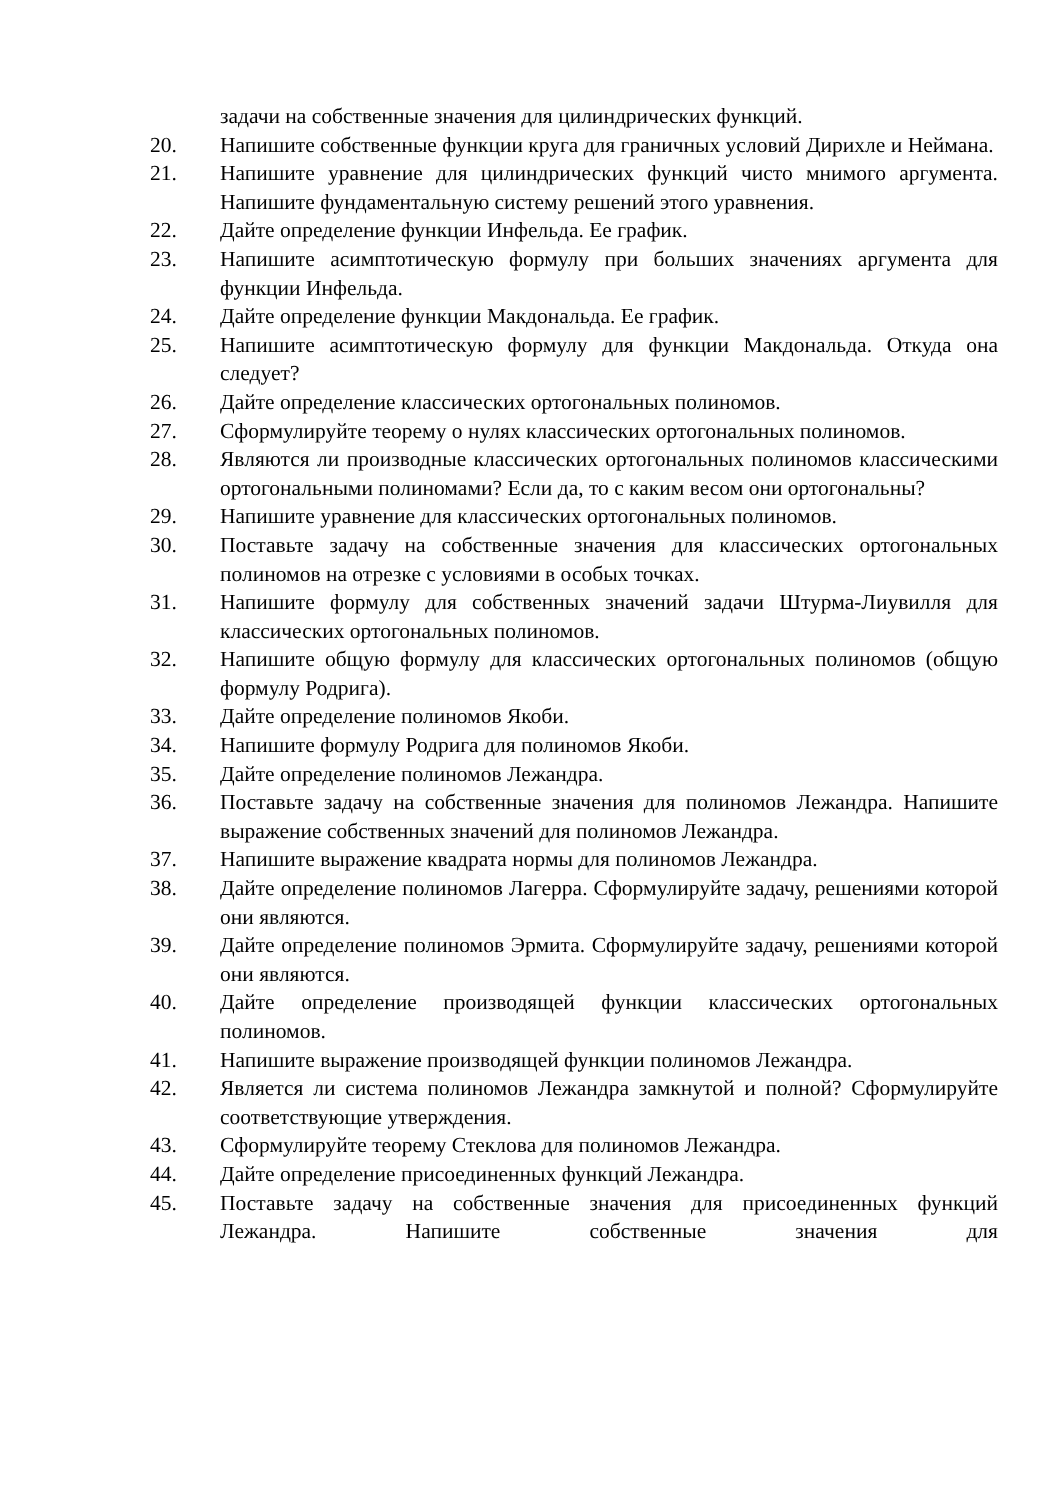задачи на собственные значения для цилиндрических функций.
20. Напишите собственные функции круга для граничных условий Дирихле и Неймана.
21. Напишите уравнение для цилиндрических функций чисто мнимого аргумента. Напишите фундаментальную систему решений этого уравнения.
22. Дайте определение функции Инфельда. Ее график.
23. Напишите асимптотическую формулу при больших значениях аргумента для функции Инфельда.
24. Дайте определение функции Макдональда. Ее график.
25. Напишите асимптотическую формулу для функции Макдональда. Откуда она следует?
26. Дайте определение классических ортогональных полиномов.
27. Сформулируйте теорему о нулях классических ортогональных полиномов.
28. Являются ли производные классических ортогональных полиномов классическими ортогональными полиномами? Если да, то с каким весом они ортогональны?
29. Напишите уравнение для классических ортогональных полиномов.
30. Поставьте задачу на собственные значения для классических ортогональных полиномов на отрезке с условиями в особых точках.
31. Напишите формулу для собственных значений задачи Штурма-Лиувилля для классических ортогональных полиномов.
32. Напишите общую формулу для классических ортогональных полиномов (общую формулу Родрига).
33. Дайте определение полиномов Якоби.
34. Напишите формулу Родрига для полиномов Якоби.
35. Дайте определение полиномов Лежандра.
36. Поставьте задачу на собственные значения для полиномов Лежандра. Напишите выражение собственных значений для полиномов Лежандра.
37. Напишите выражение квадрата нормы для полиномов Лежандра.
38. Дайте определение полиномов Лагерра. Сформулируйте задачу, решениями которой они являются.
39. Дайте определение полиномов Эрмита. Сформулируйте задачу, решениями которой они являются.
40. Дайте определение производящей функции классических ортогональных полиномов.
41. Напишите выражение производящей функции полиномов Лежандра.
42. Является ли система полиномов Лежандра замкнутой и полной? Сформулируйте соответствующие утверждения.
43. Сформулируйте теорему Стеклова для полиномов Лежандра.
44. Дайте определение присоединенных функций Лежандра.
45. Поставьте задачу на собственные значения для присоединенных функций Лежандра. Напишите собственные значения для